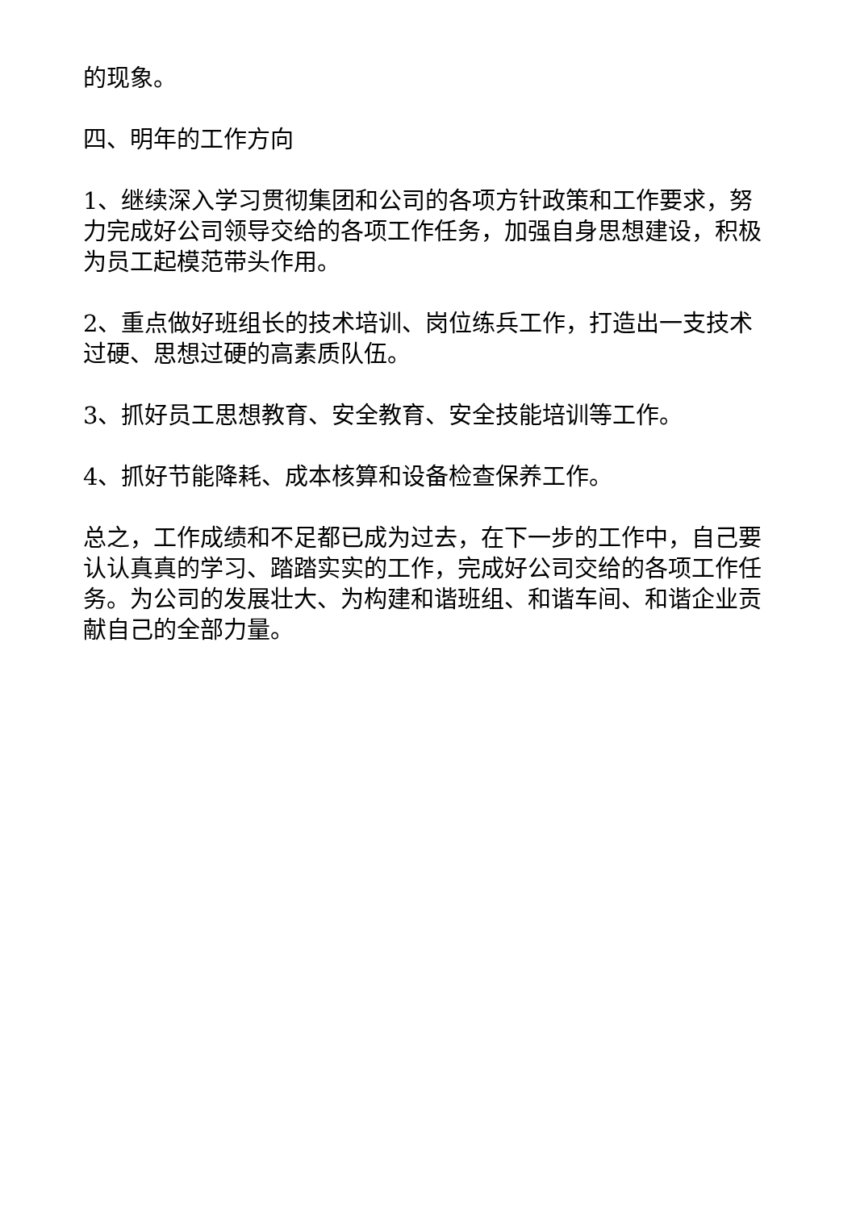的现象。
四、明年的工作方向
1、继续深入学习贯彻集团和公司的各项方针政策和工作要求，努力完成好公司领导交给的各项工作任务，加强自身思想建设，积极为员工起模范带头作用。
2、重点做好班组长的技术培训、岗位练兵工作，打造出一支技术过硬、思想过硬的高素质队伍。
3、抓好员工思想教育、安全教育、安全技能培训等工作。
4、抓好节能降耗、成本核算和设备检查保养工作。
总之，工作成绩和不足都已成为过去，在下一步的工作中，自己要认认真真的学习、踏踏实实的工作，完成好公司交给的各项工作任务。为公司的发展壮大、为构建和谐班组、和谐车间、和谐企业贡献自己的全部力量。